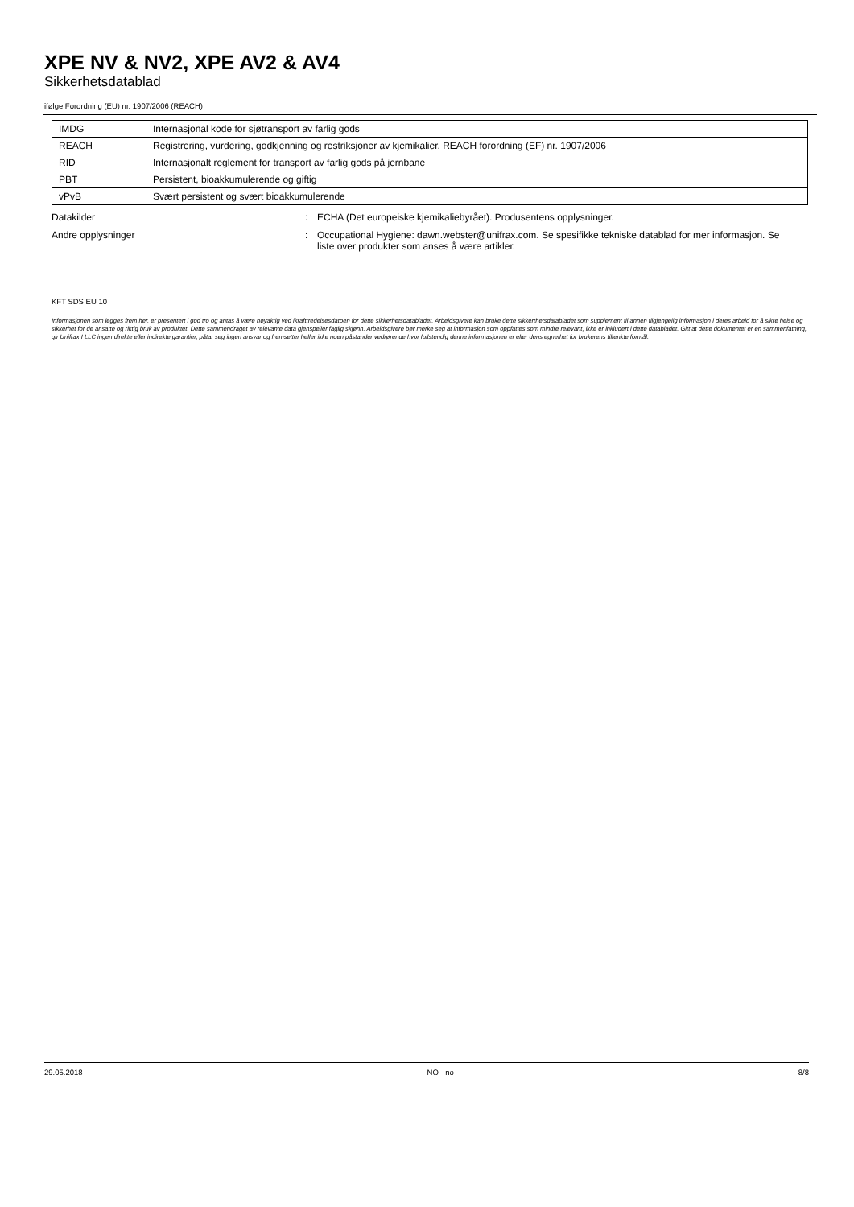XPE NV & NV2, XPE AV2 & AV4
Sikkerhetsdatablad
ifølge Forordning (EU) nr. 1907/2006 (REACH)
| IMDG | Internasjonal kode for sjøtransport av farlig gods |
| REACH | Registrering, vurdering, godkjenning og restriksjoner av kjemikalier. REACH forordning (EF) nr. 1907/2006 |
| RID | Internasjonalt reglement for transport av farlig gods på jernbane |
| PBT | Persistent, bioakkumulerende og giftig |
| vPvB | Svært persistent og svært bioakkumulerende |
Datakilder : ECHA (Det europeiske kjemikaliebyrået). Produsentens opplysninger.
Andre opplysninger : Occupational Hygiene: dawn.webster@unifrax.com. Se spesifikke tekniske datablad for mer informasjon. Se liste over produkter som anses å være artikler.
KFT SDS EU 10
Informasjonen som legges frem her, er presentert i god tro og antas å være nøyaktig ved ikrafttredelsesdatoen for dette sikkerhetsdatabladet. Arbeidsgivere kan bruke dette sikkerthetsdatabladet som supplement til annen tilgjengelig informasjon i deres arbeid for å sikre helse og sikkerhet for de ansatte og riktig bruk av produktet. Dette sammendraget av relevante data gjenspeiler faglig skjønn. Arbeidsgivere bør merke seg at informasjon som oppfattes som mindre relevant, ikke er inkludert i dette databladet. Gitt at dette dokumentet er en sammenfatning, gir Unifrax I LLC ingen direkte eller indirekte garantier, påtar seg ingen ansvar og fremsetter heller ikke noen påstander vedrørende hvor fullstendig denne informasjonen er eller dens egnethet for brukerens tiltenkte formål.
29.05.2018 NO - no 8/8